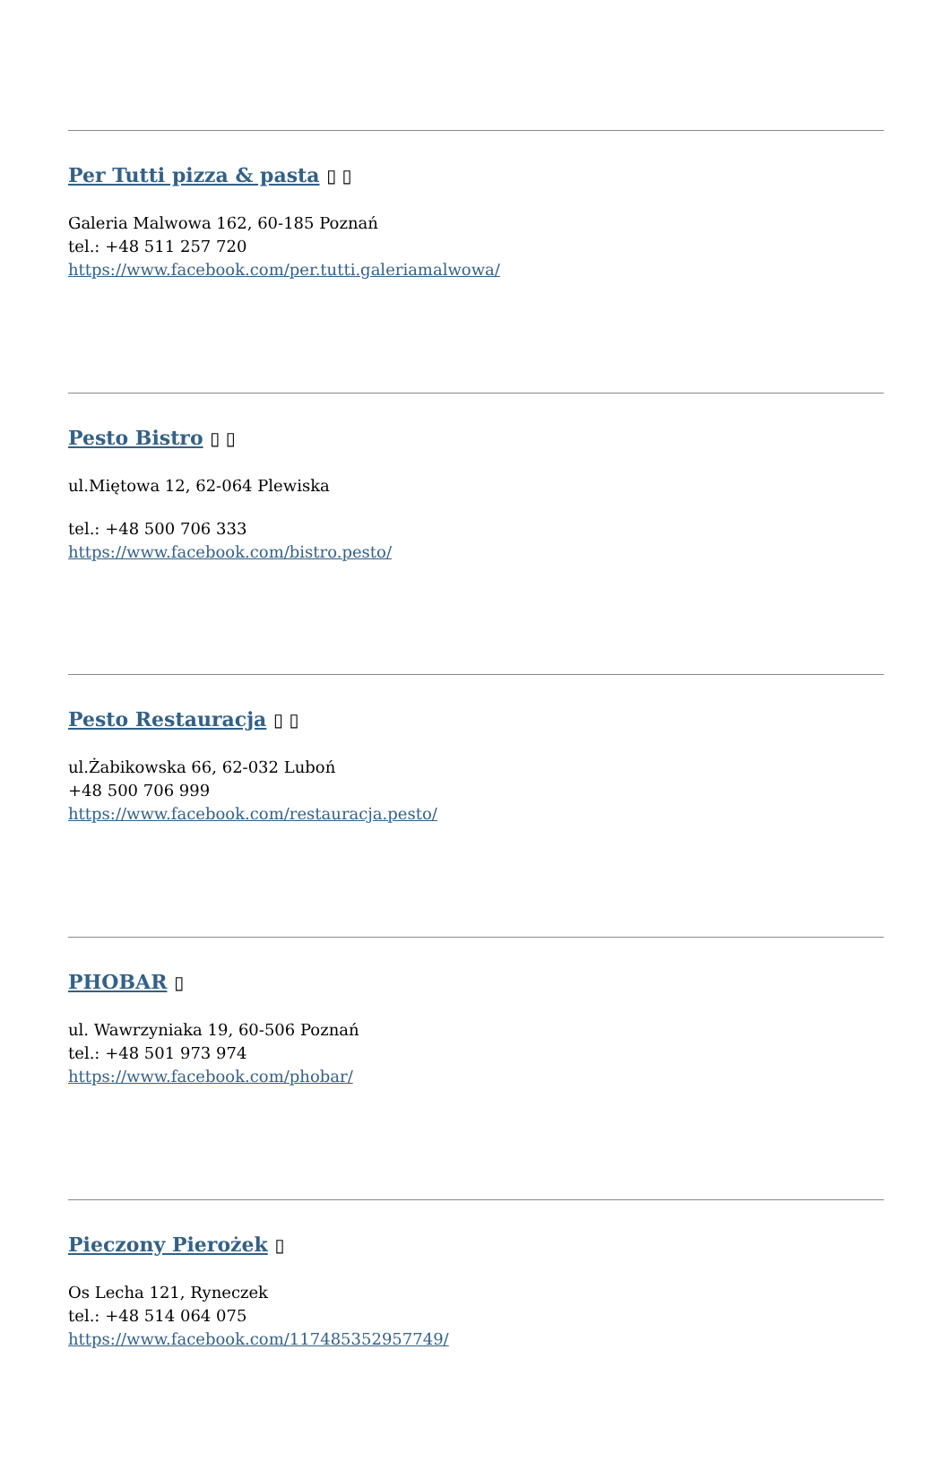Per Tutti pizza & pasta ▯ ▯
Galeria Malwowa 162, 60-185 Poznań
tel.: +48 511 257 720
https://www.facebook.com/per.tutti.galeriamalwowa/
Pesto Bistro ▯ ▯
ul.Miętowa 12, 62-064 Plewiska
tel.: +48 500 706 333
https://www.facebook.com/bistro.pesto/
Pesto Restauracja ▯ ▯
ul.Żabikowska 66, 62-032 Luboń
+48 500 706 999
https://www.facebook.com/restauracja.pesto/
PHOBAR ▯
ul. Wawrzyniaka 19, 60-506 Poznań
tel.: +48 501 973 974
https://www.facebook.com/phobar/
Pieczony Pierożek ▯
Os Lecha 121, Ryneczek
tel.: +48 514 064 075
https://www.facebook.com/117485352957749/